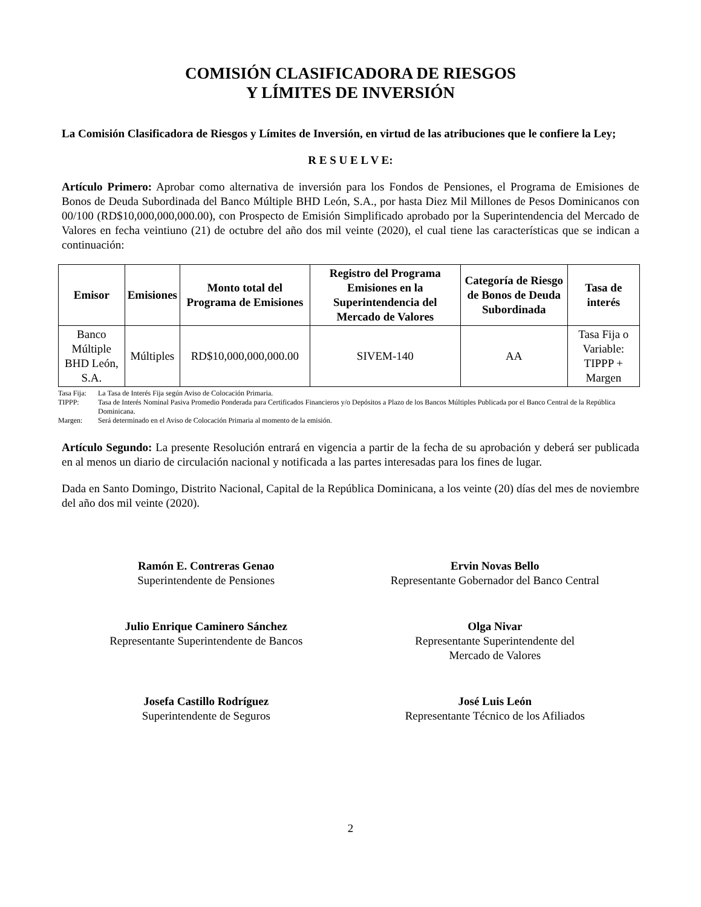COMISIÓN CLASIFICADORA DE RIESGOS
Y LÍMITES DE INVERSIÓN
La Comisión Clasificadora de Riesgos y Límites de Inversión, en virtud de las atribuciones que le confiere la Ley;
R E S U E L V E:
Artículo Primero: Aprobar como alternativa de inversión para los Fondos de Pensiones, el Programa de Emisiones de Bonos de Deuda Subordinada del Banco Múltiple BHD León, S.A., por hasta Diez Mil Millones de Pesos Dominicanos con 00/100 (RD$10,000,000,000.00), con Prospecto de Emisión Simplificado aprobado por la Superintendencia del Mercado de Valores en fecha veintiuno (21) de octubre del año dos mil veinte (2020), el cual tiene las características que se indican a continuación:
| Emisor | Emisiones | Monto total del Programa de Emisiones | Registro del Programa Emisiones en la Superintendencia del Mercado de Valores | Categoría de Riesgo de Bonos de Deuda Subordinada | Tasa de interés |
| --- | --- | --- | --- | --- | --- |
| Banco Múltiple BHD León, S.A. | Múltiples | RD$10,000,000,000.00 | SIVEM-140 | AA | Tasa Fija o Variable: TIPPP + Margen |
Tasa Fija: La Tasa de Interés Fija según Aviso de Colocación Primaria.
TIPPP: Tasa de Interés Nominal Pasiva Promedio Ponderada para Certificados Financieros y/o Depósitos a Plazo de los Bancos Múltiples Publicada por el Banco Central de la República Dominicana.
Margen: Será determinado en el Aviso de Colocación Primaria al momento de la emisión.
Artículo Segundo: La presente Resolución entrará en vigencia a partir de la fecha de su aprobación y deberá ser publicada en al menos un diario de circulación nacional y notificada a las partes interesadas para los fines de lugar.
Dada en Santo Domingo, Distrito Nacional, Capital de la República Dominicana, a los veinte (20) días del mes de noviembre del año dos mil veinte (2020).
Ramón E. Contreras Genao
Superintendente de Pensiones
Ervin Novas Bello
Representante Gobernador del Banco Central
Julio Enrique Caminero Sánchez
Representante Superintendente de Bancos
Olga Nivar
Representante Superintendente del
Mercado de Valores
Josefa Castillo Rodríguez
Superintendente de Seguros
José Luis León
Representante Técnico de los Afiliados
2